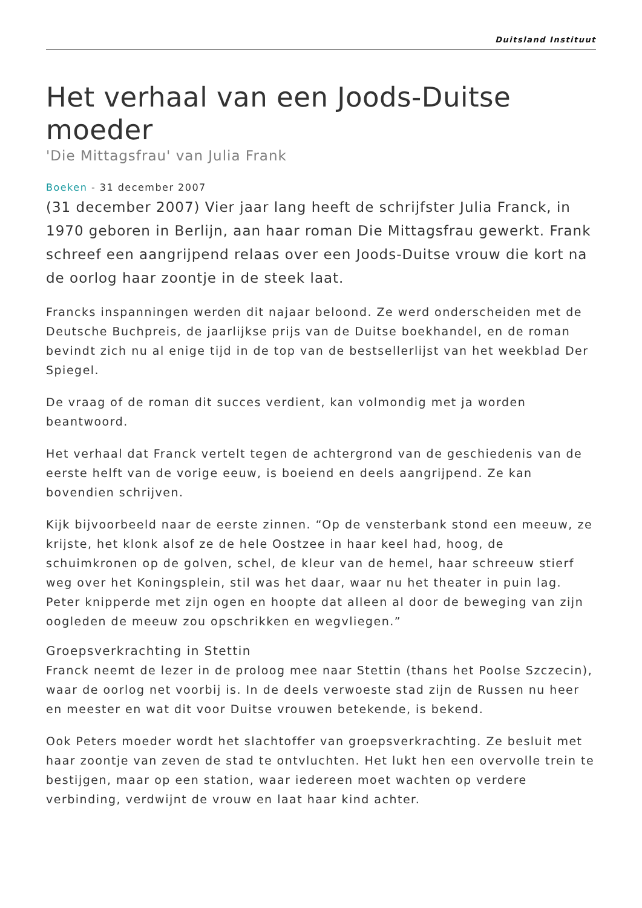Duitsland Instituut
Het verhaal van een Joods-Duitse moeder
'Die Mittagsfrau' van Julia Frank
Boeken - 31 december 2007
(31 december 2007) Vier jaar lang heeft de schrijfster Julia Franck, in 1970 geboren in Berlijn, aan haar roman Die Mittagsfrau gewerkt. Frank schreef een aangrijpend relaas over een Joods-Duitse vrouw die kort na de oorlog haar zoontje in de steek laat.
Francks inspanningen werden dit najaar beloond. Ze werd onderscheiden met de Deutsche Buchpreis, de jaarlijkse prijs van de Duitse boekhandel, en de roman bevindt zich nu al enige tijd in de top van de bestsellerlijst van het weekblad Der Spiegel.
De vraag of de roman dit succes verdient, kan volmondig met ja worden beantwoord.
Het verhaal dat Franck vertelt tegen de achtergrond van de geschiedenis van de eerste helft van de vorige eeuw, is boeiend en deels aangrijpend. Ze kan bovendien schrijven.
Kijk bijvoorbeeld naar de eerste zinnen. “Op de vensterbank stond een meeuw, ze krijste, het klonk alsof ze de hele Oostzee in haar keel had, hoog, de schuimkronen op de golven, schel, de kleur van de hemel, haar schreeuw stierf weg over het Koningsplein, stil was het daar, waar nu het theater in puin lag. Peter knipperde met zijn ogen en hoopte dat alleen al door de beweging van zijn oogleden de meeuw zou opschrikken en wegvliegen.”
Groepsverkrachting in Stettin
Franck neemt de lezer in de proloog mee naar Stettin (thans het Poolse Szczecin), waar de oorlog net voorbij is. In de deels verwoeste stad zijn de Russen nu heer en meester en wat dit voor Duitse vrouwen betekende, is bekend.
Ook Peters moeder wordt het slachtoffer van groepsverkrachting. Ze besluit met haar zoontje van zeven de stad te ontvluchten. Het lukt hen een overvolle trein te bestijgen, maar op een station, waar iedereen moet wachten op verdere verbinding, verdwijnt de vrouw en laat haar kind achter.